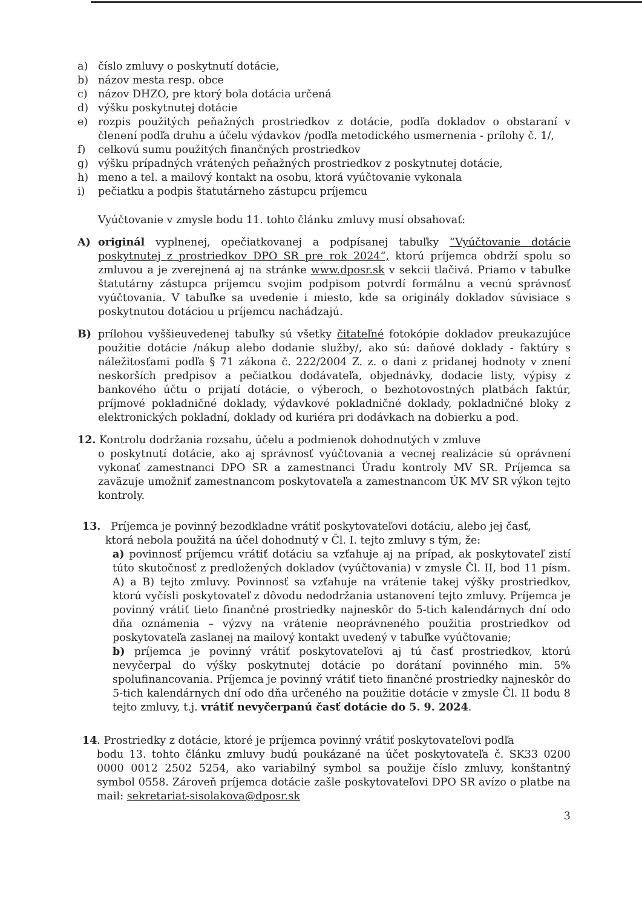a) číslo zmluvy o poskytnutí dotácie,
b) názov mesta resp. obce
c) názov DHZO, pre ktorý bola dotácia určená
d) výšku poskytnutej dotácie
e) rozpis použitých peňažných prostriedkov z dotácie, podľa dokladov o obstaraní v členení podľa druhu a účelu výdavkov /podľa metodického usmernenia - prílohy č. 1/,
f) celkovú sumu použitých finančných prostriedkov
g) výšku prípadných vrátených peňažných prostriedkov z poskytnutej dotácie,
h) meno a tel. a mailový kontakt na osobu, ktorá vyúčtovanie vykonala
i) pečiatku a podpis štatutárneho zástupcu príjemcu
Vyúčtovanie v zmysle bodu 11. tohto článku zmluvy musí obsahovať:
A) originál vyplnenej, opečiatkovanej a podpísanej tabuľky “Vyúčtovanie dotácie poskytnutej z prostriedkov DPO SR pre rok 2024“, ktorú príjemca obdrží spolu so zmluvou a je zverejnená aj na stránke www.dposr.sk v sekcii tlačivá. Priamo v tabuľke štatutárny zástupca príjemcu svojim podpisom potvrdí formálnu a vecnú správnosť vyúčtovania. V tabuľke sa uvedenie i miesto, kde sa originály dokladov súvisiace s poskytnutou dotáciou u príjemcu nachádzajú.
B) prílohou vyššieuvedenej tabuľky sú všetky čitateľné fotokópie dokladov preukazujúce použitie dotácie /nákup alebo dodanie služby/, ako sú: daňové doklady - faktúry s náležitosťami podľa § 71 zákona č. 222/2004 Z. z. o dani z pridanej hodnoty v znení neskorších predpisov a pečiatkou dodávateľa, objednávky, dodacie listy, výpisy z bankového účtu o prijatí dotácie, o výberoch, o bezhotovostných platbách faktúr, príjmové pokladničné doklady, výdavkové pokladničné doklady, pokladničné bloky z elektronických pokladní, doklady od kuriéra pri dodávkach na dobierku a pod.
12. Kontrolu dodržania rozsahu, účelu a podmienok dohodnutých v zmluve
o poskytnutí dotácie, ako aj správnosť vyúčtovania a vecnej realizácie sú oprávnení vykonať zamestnanci DPO SR a zamestnanci Úradu kontroly MV SR. Príjemca sa zaväzuje umožniť zamestnancom poskytovateľa a zamestnancom ÚK MV SR výkon tejto kontroly.
13. Príjemca je povinný bezodkladne vrátiť poskytovateľovi dotáciu, alebo jej časť,
ktorá nebola použitá na účel dohodnutý v Čl. I. tejto zmluvy s tým, že:
a) povinnosť príjemcu vrátiť dotáciu sa vzťahuje aj na prípad, ak poskytovateľ zistí túto skutočnosť z predložených dokladov (vyúčtovania) v zmysle Čl. II, bod 11 písm. A) a B) tejto zmluvy. Povinnosť sa vzťahuje na vrátenie takej výšky prostriedkov, ktorú vyčísli poskytovateľ z dôvodu nedodržania ustanovení tejto zmluvy. Príjemca je povinný vrátiť tieto finančné prostriedky najneskôr do 5-tich kalendárnych dní odo dňa oznámenia – výzvy na vrátenie neoprávneného použitia prostriedkov od poskytovateľa zaslanej na mailový kontakt uvedený v tabuľke vyúčtovanie;
b) príjemca je povinný vrátiť poskytovateľovi aj tú časť prostriedkov, ktorú nevyčerpal do výšky poskytnutej dotácie po dorátaní povinného min. 5% spolufinancovania. Príjemca je povinný vrátiť tieto finančné prostriedky najneskôr do 5-tich kalendárnych dní odo dňa určeného na použitie dotácie v zmysle Čl. II bodu 8 tejto zmluvy, t.j. vrátiť nevyčerpanú časť dotácie do 5. 9. 2024.
14. Prostriedky z dotácie, ktoré je príjemca povinný vrátiť poskytovateľovi podľa
bodu 13. tohto článku zmluvy budú poukázané na účet poskytovateľa č. SK33 0200 0000 0012 2502 5254, ako variabilný symbol sa použije číslo zmluvy, konštantný symbol 0558. Zároveň príjemca dotácie zašle poskytovateľovi DPO SR avízo o platbe na mail: sekretariat-sisolakova@dposr.sk
3